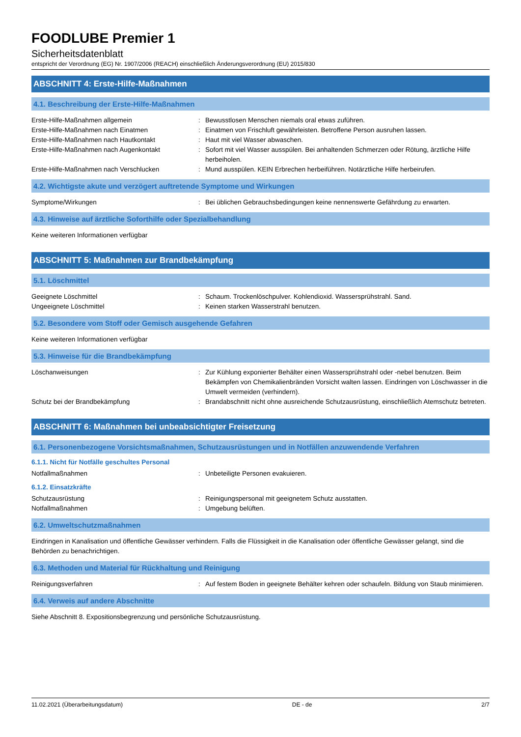FOODLUBE Premier 1
Sicherheitsdatenblatt
entspricht der Verordnung (EG) Nr. 1907/2006 (REACH) einschließlich Änderungsverordnung (EU) 2015/830
ABSCHNITT 4: Erste-Hilfe-Maßnahmen
4.1. Beschreibung der Erste-Hilfe-Maßnahmen
Erste-Hilfe-Maßnahmen allgemein : Bewusstlosen Menschen niemals oral etwas zuführen.
Erste-Hilfe-Maßnahmen nach Einatmen : Einatmen von Frischluft gewährleisten. Betroffene Person ausruhen lassen.
Erste-Hilfe-Maßnahmen nach Hautkontakt : Haut mit viel Wasser abwaschen.
Erste-Hilfe-Maßnahmen nach Augenkontakt : Sofort mit viel Wasser ausspülen. Bei anhaltenden Schmerzen oder Rötung, ärztliche Hilfe herbeiholen.
Erste-Hilfe-Maßnahmen nach Verschlucken : Mund ausspülen. KEIN Erbrechen herbeiführen. Notärztliche Hilfe herbeirufen.
4.2. Wichtigste akute und verzögert auftretende Symptome und Wirkungen
Symptome/Wirkungen : Bei üblichen Gebrauchsbedingungen keine nennenswerte Gefährdung zu erwarten.
4.3. Hinweise auf ärztliche Soforthilfe oder Spezialbehandlung
Keine weiteren Informationen verfügbar
ABSCHNITT 5: Maßnahmen zur Brandbekämpfung
5.1. Löschmittel
Geeignete Löschmittel : Schaum. Trockenlöschpulver. Kohlendioxid. Wassersprühstrahl. Sand.
Ungeeignete Löschmittel : Keinen starken Wasserstrahl benutzen.
5.2. Besondere vom Stoff oder Gemisch ausgehende Gefahren
Keine weiteren Informationen verfügbar
5.3. Hinweise für die Brandbekämpfung
Löschanweisungen : Zur Kühlung exponierter Behälter einen Wassersprühstrahl oder -nebel benutzen. Beim Bekämpfen von Chemikalienbränden Vorsicht walten lassen. Eindringen von Löschwasser in die Umwelt vermeiden (verhindern).
Schutz bei der Brandbekämpfung : Brandabschnitt nicht ohne ausreichende Schutzausrüstung, einschließlich Atemschutz betreten.
ABSCHNITT 6: Maßnahmen bei unbeabsichtigter Freisetzung
6.1. Personenbezogene Vorsichtsmaßnahmen, Schutzausrüstungen und in Notfällen anzuwendende Verfahren
6.1.1. Nicht für Notfälle geschultes Personal
Notfallmaßnahmen : Unbeteiligte Personen evakuieren.
6.1.2. Einsatzkräfte
Schutzausrüstung : Reinigungspersonal mit geeignetem Schutz ausstatten.
Notfallmaßnahmen : Umgebung belüften.
6.2. Umweltschutzmaßnahmen
Eindringen in Kanalisation und öffentliche Gewässer verhindern. Falls die Flüssigkeit in die Kanalisation oder öffentliche Gewässer gelangt, sind die Behörden zu benachrichtigen.
6.3. Methoden und Material für Rückhaltung und Reinigung
Reinigungsverfahren : Auf festem Boden in geeignete Behälter kehren oder schaufeln. Bildung von Staub minimieren.
6.4. Verweis auf andere Abschnitte
Siehe Abschnitt 8. Expositionsbegrenzung und persönliche Schutzausrüstung.
11.02.2021 (Überarbeitungsdatum) DE - de 2/7